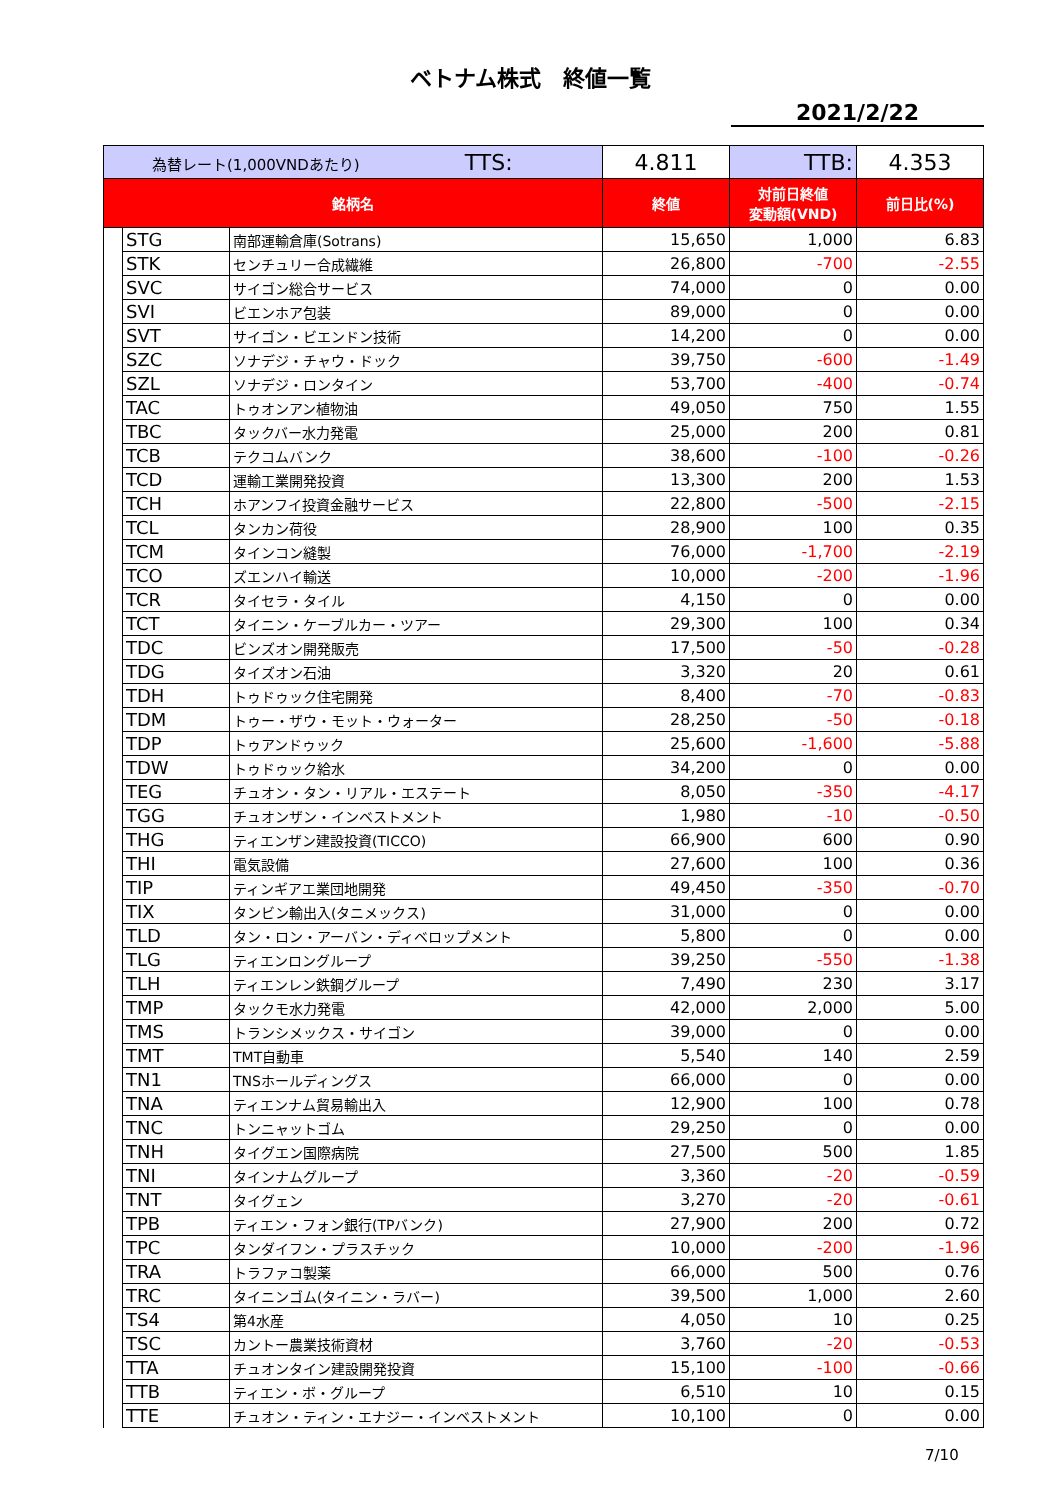ベトナム株式　終値一覧
2021/2/22
| 為替レート(1,000VNDあたり) TTS: | | | 4.811 | TTB: | 4.353 |
| 銘柄名 | | | 終値 | 対前日終値 変動額(VND) | 前日比(%) |
| | STG | 南部運輸倉庫(Sotrans) | 15,650 | 1,000 | 6.83 |
| | STK | センチュリー合成繊維 | 26,800 | -700 | -2.55 |
| | SVC | サイゴン総合サービス | 74,000 | 0 | 0.00 |
| | SVI | ビエンホア包装 | 89,000 | 0 | 0.00 |
| | SVT | サイゴン・ビエンドン技術 | 14,200 | 0 | 0.00 |
| | SZC | ソナデジ・チャウ・ドック | 39,750 | -600 | -1.49 |
| | SZL | ソナデジ・ロンタイン | 53,700 | -400 | -0.74 |
| | TAC | トゥオンアン植物油 | 49,050 | 750 | 1.55 |
| | TBC | タックバー水力発電 | 25,000 | 200 | 0.81 |
| | TCB | テクコムバンク | 38,600 | -100 | -0.26 |
| | TCD | 運輸工業開発投資 | 13,300 | 200 | 1.53 |
| | TCH | ホアンフイ投資金融サービス | 22,800 | -500 | -2.15 |
| | TCL | タンカン荷役 | 28,900 | 100 | 0.35 |
| | TCM | タインコン縫製 | 76,000 | -1,700 | -2.19 |
| | TCO | ズエンハイ輸送 | 10,000 | -200 | -1.96 |
| | TCR | タイセラ・タイル | 4,150 | 0 | 0.00 |
| | TCT | タイニン・ケーブルカー・ツアー | 29,300 | 100 | 0.34 |
| | TDC | ビンズオン開発販売 | 17,500 | -50 | -0.28 |
| | TDG | タイズオン石油 | 3,320 | 20 | 0.61 |
| | TDH | トゥドゥック住宅開発 | 8,400 | -70 | -0.83 |
| | TDM | トゥー・ザウ・モット・ウォーター | 28,250 | -50 | -0.18 |
| | TDP | トゥアンドゥック | 25,600 | -1,600 | -5.88 |
| | TDW | トゥドゥック給水 | 34,200 | 0 | 0.00 |
| | TEG | チュオン・タン・リアル・エステート | 8,050 | -350 | -4.17 |
| | TGG | チュオンザン・インベストメント | 1,980 | -10 | -0.50 |
| | THG | ティエンザン建設投資(TICCO) | 66,900 | 600 | 0.90 |
| | THI | 電気設備 | 27,600 | 100 | 0.36 |
| | TIP | ティンギアエ業団地開発 | 49,450 | -350 | -0.70 |
| | TIX | タンビン輸出入(タニメックス) | 31,000 | 0 | 0.00 |
| | TLD | タン・ロン・アーバン・ディベロップメント | 5,800 | 0 | 0.00 |
| | TLG | ティエンロングループ | 39,250 | -550 | -1.38 |
| | TLH | ティエンレン鉄鋼グループ | 7,490 | 230 | 3.17 |
| | TMP | タックモ水力発電 | 42,000 | 2,000 | 5.00 |
| | TMS | トランシメックス・サイゴン | 39,000 | 0 | 0.00 |
| | TMT | TMT自動車 | 5,540 | 140 | 2.59 |
| | TN1 | TNSホールディングス | 66,000 | 0 | 0.00 |
| | TNA | ティエンナム貿易輸出入 | 12,900 | 100 | 0.78 |
| | TNC | トンニャットゴム | 29,250 | 0 | 0.00 |
| | TNH | タイグエン国際病院 | 27,500 | 500 | 1.85 |
| | TNI | タインナムグループ | 3,360 | -20 | -0.59 |
| | TNT | タイグェン | 3,270 | -20 | -0.61 |
| | TPB | ティエン・フォン銀行(TPバンク) | 27,900 | 200 | 0.72 |
| | TPC | タンダイフン・プラスチック | 10,000 | -200 | -1.96 |
| | TRA | トラファコ製薬 | 66,000 | 500 | 0.76 |
| | TRC | タイニンゴム(タイニン・ラバー) | 39,500 | 1,000 | 2.60 |
| | TS4 | 第4水産 | 4,050 | 10 | 0.25 |
| | TSC | カントー農業技術資材 | 3,760 | -20 | -0.53 |
| | TTA | チュオンタイン建設開発投資 | 15,100 | -100 | -0.66 |
| | TTB | ティエン・ボ・グループ | 6,510 | 10 | 0.15 |
| | TTE | チュオン・ティン・エナジー・インベストメント | 10,100 | 0 | 0.00 |
7/10